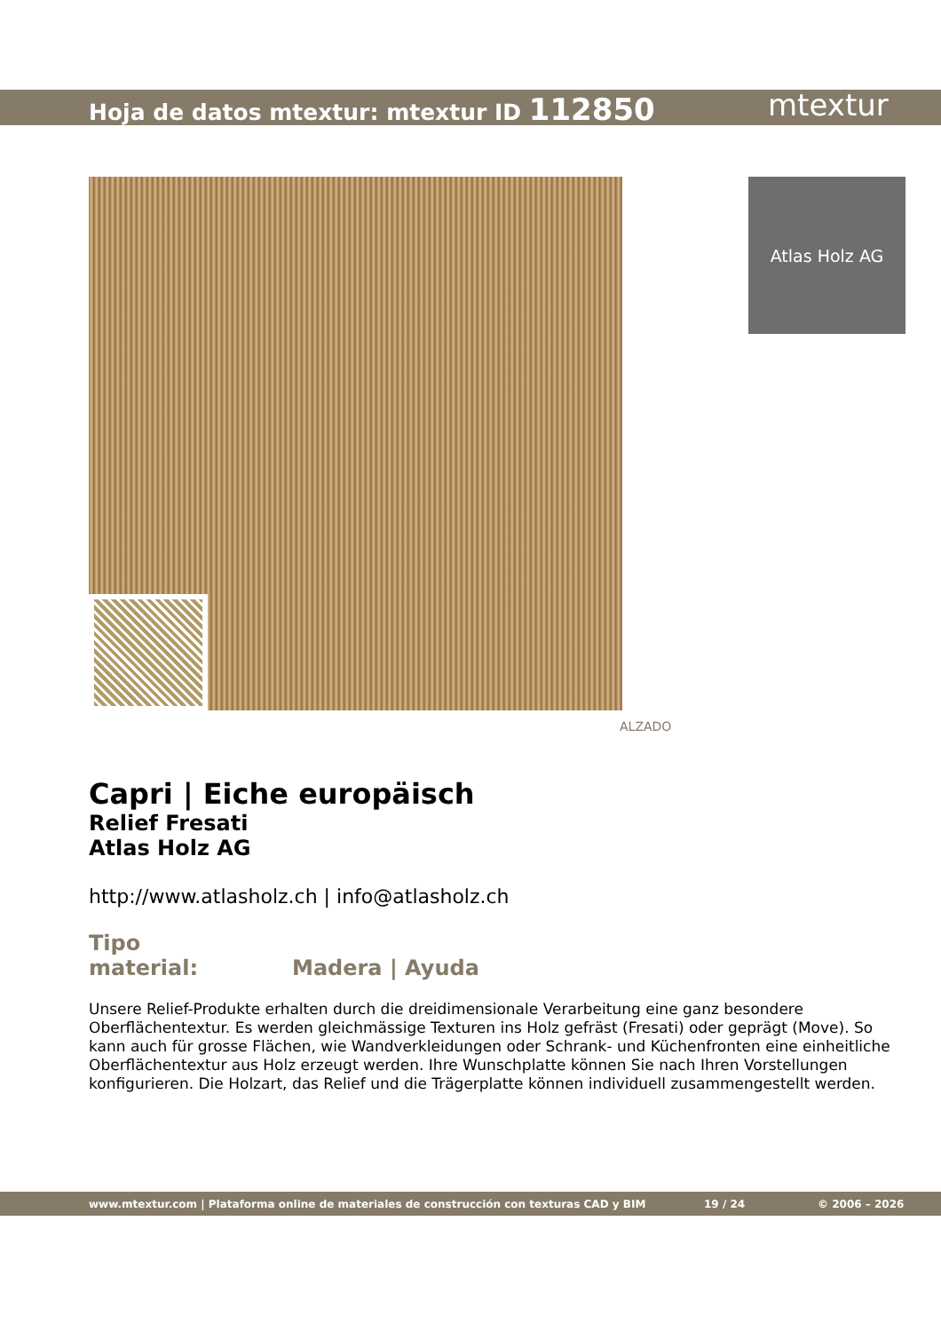Hoja de datos mtextur: mtextur ID 112850
mtextur
Atlas Holz AG
ALZADO
Capri | Eiche europäisch
Relief Fresati
Atlas Holz AG
http://www.atlasholz.ch | info@atlasholz.ch
Tipo
material: Madera | Ayuda
Unsere Relief-Produkte erhalten durch die dreidimensionale Verarbeitung eine ganz besondere Oberflächentextur. Es werden gleichmässige Texturen ins Holz gefräst (Fresati) oder geprägt (Move). So kann auch für grosse Flächen, wie Wandverkleidungen oder Schrank- und Küchenfronten eine einheitliche Oberflächentextur aus Holz erzeugt werden. Ihre Wunschplatte können Sie nach Ihren Vorstellungen konfigurieren. Die Holzart, das Relief und die Trägerplatte können individuell zusammengestellt werden.
www.mtextur.com | Plataforma online de materiales de construcción con texturas CAD y BIM 19 / 24 © 2006 – 2026